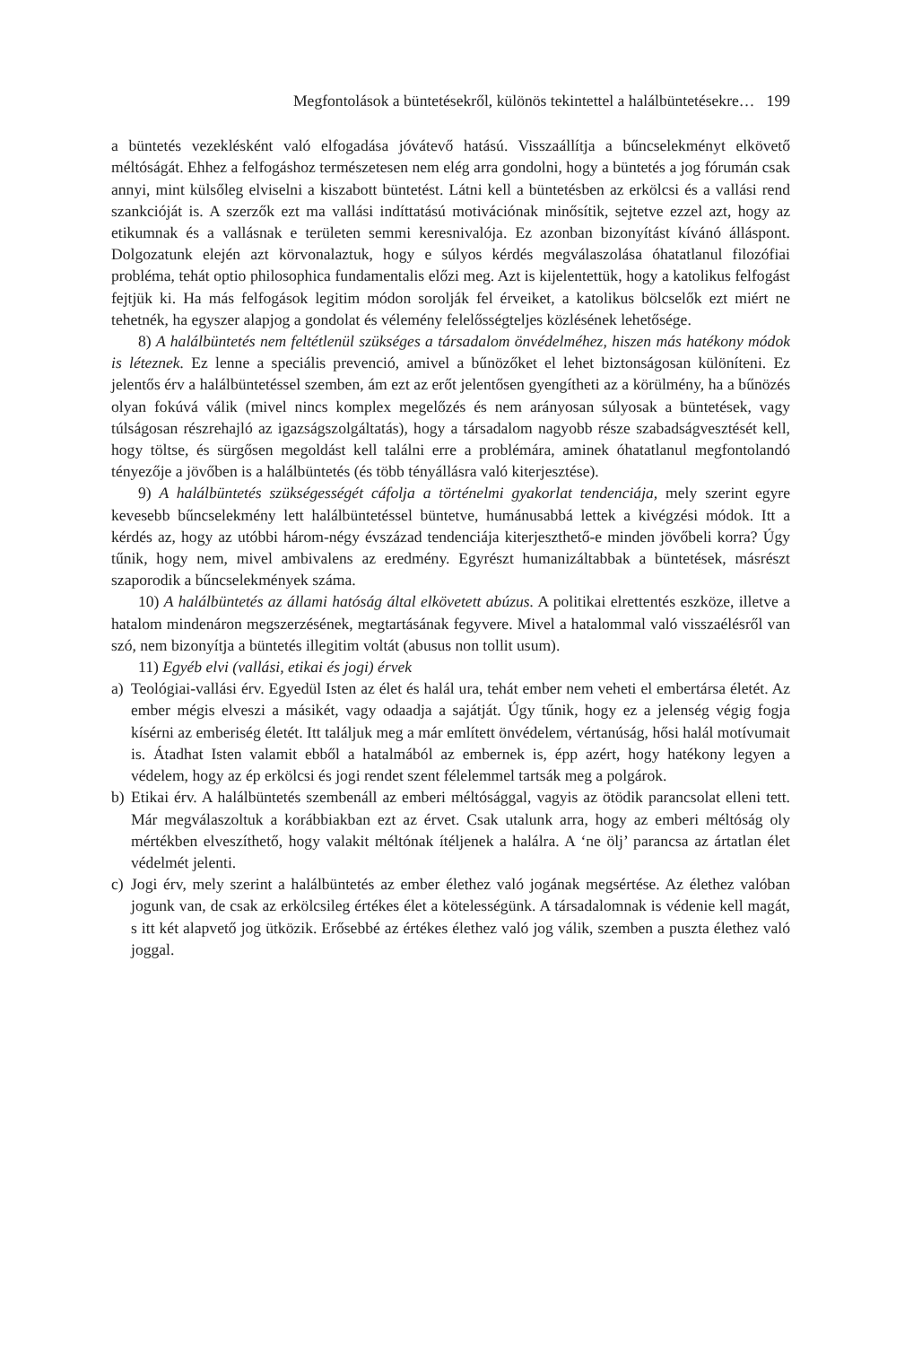Megfontolások a büntetésekről, különös tekintettel a halálbüntetésekre… 199
a büntetés vezeklésként való elfogadása jóvátevő hatású. Visszaállítja a bűncselekményt elkövető méltóságát. Ehhez a felfogáshoz természetesen nem elég arra gondolni, hogy a büntetés a jog fórumán csak annyi, mint külsőleg elviselni a kiszabott büntetést. Látni kell a büntetésben az erkölcsi és a vallási rend szankcióját is. A szerzők ezt ma vallási indíttatású motivációnak minősítik, sejtetve ezzel azt, hogy az etikumnak és a vallásnak e területen semmi keresnivalója. Ez azonban bizonyítást kívánó álláspont. Dolgozatunk elején azt körvonalaztuk, hogy e súlyos kérdés megválaszolása óhatatlanul filozófiai probléma, tehát optio philosophica fundamentalis előzi meg. Azt is kijelentettük, hogy a katolikus felfogást fejtjük ki. Ha más felfogások legitim módon sorolják fel érveiket, a katolikus bölcselők ezt miért ne tehetnék, ha egyszer alapjog a gondolat és vélemény felelősségteljes közlésének lehetősége.
8) A halálbüntetés nem feltétlenül szükséges a társadalom önvédelméhez, hiszen más hatékony módok is léteznek. Ez lenne a speciális prevenció, amivel a bűnözőket el lehet biztonságosan különíteni. Ez jelentős érv a halálbüntetéssel szemben, ám ezt az erőt jelentősen gyengítheti az a körülmény, ha a bűnözés olyan fokúvá válik (mivel nincs komplex megelőzés és nem arányosan súlyosak a büntetések, vagy túlságosan részrehajló az igazságszolgáltatás), hogy a társadalom nagyobb része szabadságvesztését kell, hogy töltse, és sürgősen megoldást kell találni erre a problémára, aminek óhatatlanul megfontolandó tényezője a jövőben is a halálbüntetés (és több tényállásra való kiterjesztése).
9) A halálbüntetés szükségességét cáfolja a történelmi gyakorlat tendenciája, mely szerint egyre kevesebb bűncselekmény lett halálbüntetéssel büntetve, humánusabbá lettek a kivégzési módok. Itt a kérdés az, hogy az utóbbi három-négy évszázad tendenciája kiterjeszthető-e minden jövőbeli korra? Úgy tűnik, hogy nem, mivel ambivalens az eredmény. Egyrészt humanizáltabbak a büntetések, másrészt szaporodik a bűncselekmények száma.
10) A halálbüntetés az állami hatóság által elkövetett abúzus. A politikai elrettentés eszköze, illetve a hatalom mindenáron megszerzésének, megtartásának fegyvere. Mivel a hatalommal való visszaélésről van szó, nem bizonyítja a büntetés illegitim voltát (abusus non tollit usum).
11) Egyéb elvi (vallási, etikai és jogi) érvek
a) Teológiai-vallási érv. Egyedül Isten az élet és halál ura, tehát ember nem veheti el embertársa életét. Az ember mégis elveszi a másikét, vagy odaadja a sajátját. Úgy tűnik, hogy ez a jelenség végig fogja kísérni az emberiség életét. Itt találjuk meg a már említett önvédelem, vértanúság, hősi halál motívumait is. Átadhat Isten valamit ebből a hatalmából az embernek is, épp azért, hogy hatékony legyen a védelem, hogy az ép erkölcsi és jogi rendet szent félelemmel tartsák meg a polgárok.
b) Etikai érv. A halálbüntetés szembenáll az emberi méltósággal, vagyis az ötödik parancsolat elleni tett. Már megválaszoltuk a korábbiakban ezt az érvet. Csak utalunk arra, hogy az emberi méltóság oly mértékben elveszíthető, hogy valakit méltónak ítéljenek a halálra. A ‘ne ölj’ parancsa az ártatlan élet védelmét jelenti.
c) Jogi érv, mely szerint a halálbüntetés az ember élethez való jogának megsértése. Az élethez valóban jogunk van, de csak az erkölcsileg értékes élet a kötelességünk. A társadalomnak is védenie kell magát, s itt két alapvető jog ütközik. Erősebbé az értékes élethez való jog válik, szemben a puszta élethez való joggal.